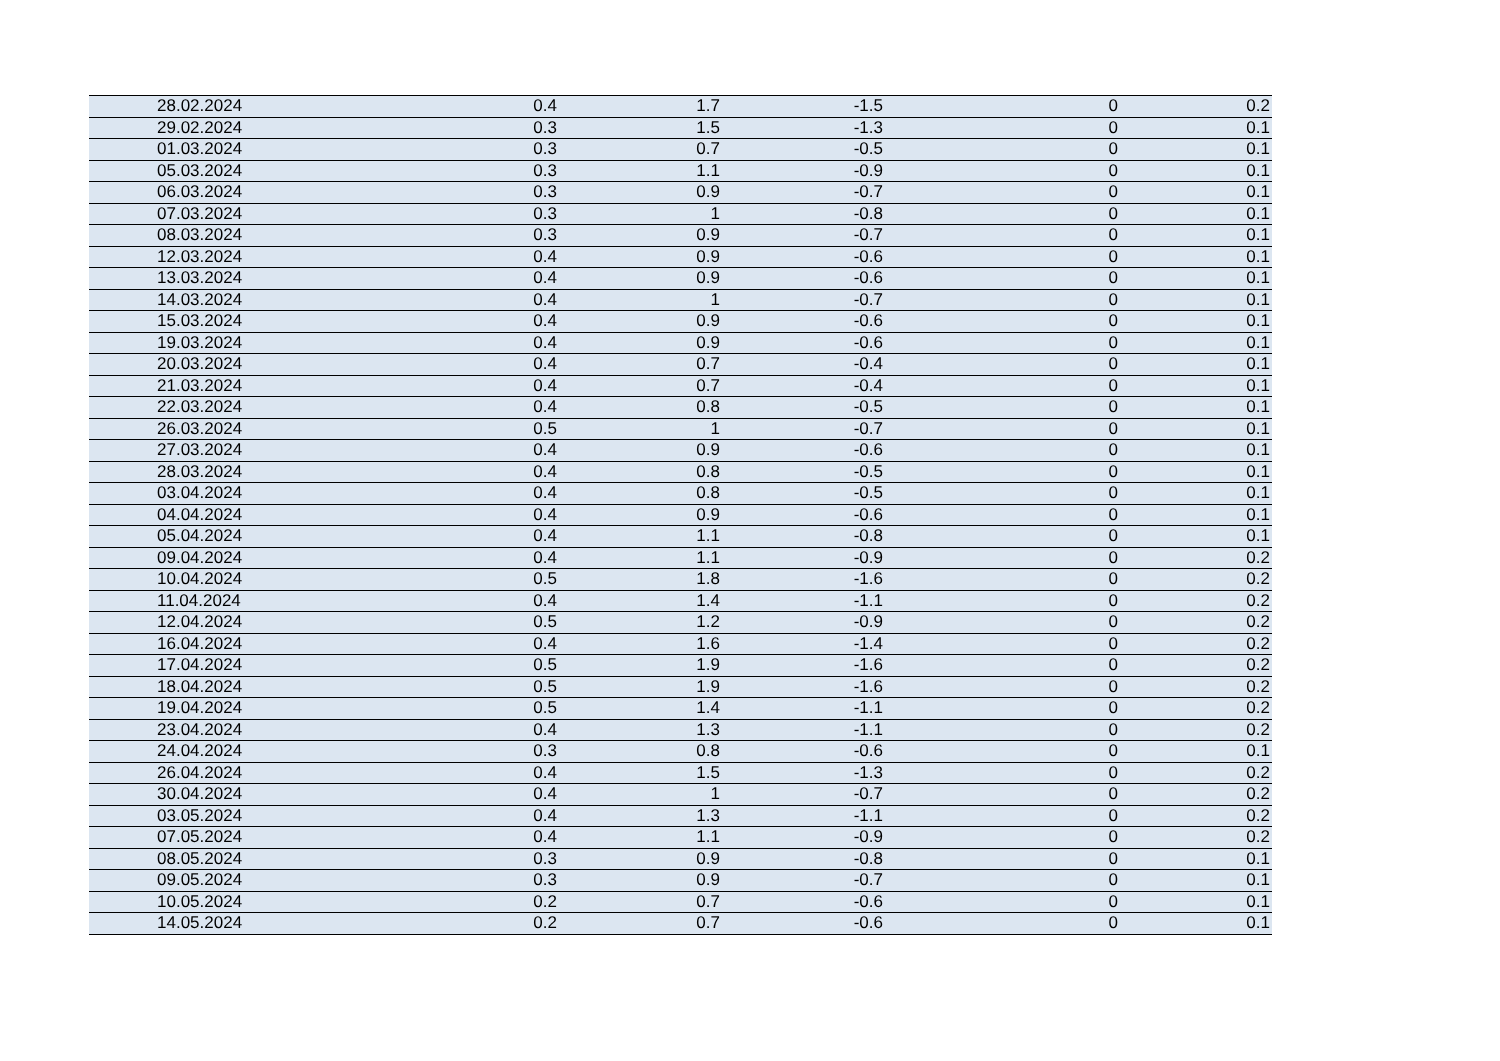| 28.02.2024 | 0.4 | 1.7 | -1.5 | 0 | 0.2 |
| 29.02.2024 | 0.3 | 1.5 | -1.3 | 0 | 0.1 |
| 01.03.2024 | 0.3 | 0.7 | -0.5 | 0 | 0.1 |
| 05.03.2024 | 0.3 | 1.1 | -0.9 | 0 | 0.1 |
| 06.03.2024 | 0.3 | 0.9 | -0.7 | 0 | 0.1 |
| 07.03.2024 | 0.3 | 1 | -0.8 | 0 | 0.1 |
| 08.03.2024 | 0.3 | 0.9 | -0.7 | 0 | 0.1 |
| 12.03.2024 | 0.4 | 0.9 | -0.6 | 0 | 0.1 |
| 13.03.2024 | 0.4 | 0.9 | -0.6 | 0 | 0.1 |
| 14.03.2024 | 0.4 | 1 | -0.7 | 0 | 0.1 |
| 15.03.2024 | 0.4 | 0.9 | -0.6 | 0 | 0.1 |
| 19.03.2024 | 0.4 | 0.9 | -0.6 | 0 | 0.1 |
| 20.03.2024 | 0.4 | 0.7 | -0.4 | 0 | 0.1 |
| 21.03.2024 | 0.4 | 0.7 | -0.4 | 0 | 0.1 |
| 22.03.2024 | 0.4 | 0.8 | -0.5 | 0 | 0.1 |
| 26.03.2024 | 0.5 | 1 | -0.7 | 0 | 0.1 |
| 27.03.2024 | 0.4 | 0.9 | -0.6 | 0 | 0.1 |
| 28.03.2024 | 0.4 | 0.8 | -0.5 | 0 | 0.1 |
| 03.04.2024 | 0.4 | 0.8 | -0.5 | 0 | 0.1 |
| 04.04.2024 | 0.4 | 0.9 | -0.6 | 0 | 0.1 |
| 05.04.2024 | 0.4 | 1.1 | -0.8 | 0 | 0.1 |
| 09.04.2024 | 0.4 | 1.1 | -0.9 | 0 | 0.2 |
| 10.04.2024 | 0.5 | 1.8 | -1.6 | 0 | 0.2 |
| 11.04.2024 | 0.4 | 1.4 | -1.1 | 0 | 0.2 |
| 12.04.2024 | 0.5 | 1.2 | -0.9 | 0 | 0.2 |
| 16.04.2024 | 0.4 | 1.6 | -1.4 | 0 | 0.2 |
| 17.04.2024 | 0.5 | 1.9 | -1.6 | 0 | 0.2 |
| 18.04.2024 | 0.5 | 1.9 | -1.6 | 0 | 0.2 |
| 19.04.2024 | 0.5 | 1.4 | -1.1 | 0 | 0.2 |
| 23.04.2024 | 0.4 | 1.3 | -1.1 | 0 | 0.2 |
| 24.04.2024 | 0.3 | 0.8 | -0.6 | 0 | 0.1 |
| 26.04.2024 | 0.4 | 1.5 | -1.3 | 0 | 0.2 |
| 30.04.2024 | 0.4 | 1 | -0.7 | 0 | 0.2 |
| 03.05.2024 | 0.4 | 1.3 | -1.1 | 0 | 0.2 |
| 07.05.2024 | 0.4 | 1.1 | -0.9 | 0 | 0.2 |
| 08.05.2024 | 0.3 | 0.9 | -0.8 | 0 | 0.1 |
| 09.05.2024 | 0.3 | 0.9 | -0.7 | 0 | 0.1 |
| 10.05.2024 | 0.2 | 0.7 | -0.6 | 0 | 0.1 |
| 14.05.2024 | 0.2 | 0.7 | -0.6 | 0 | 0.1 |